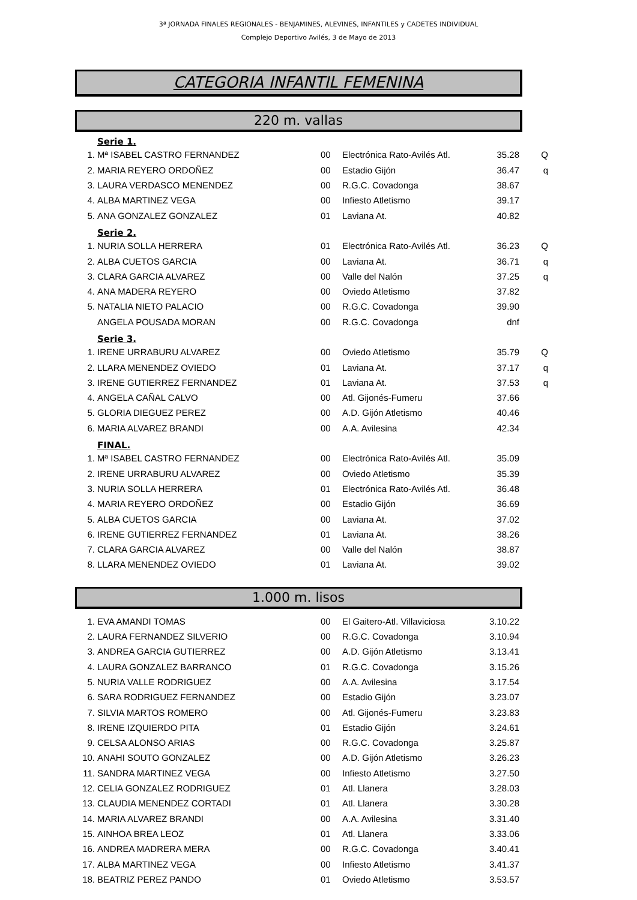3ª JORNADA FINALES REGIONALES - BENJAMINES, ALEVINES, INFANTILES y CADETES INDIVIDUAL
Complejo Deportivo Avilés, 3 de Mayo de 2013
CATEGORIA INFANTIL FEMENINA
220 m. vallas
| | Serie 1. | | | | |
| 1. | Mª ISABEL CASTRO FERNANDEZ | 00 | Electrónica Rato-Avilés Atl. | 35.28 | Q |
| 2. | MARIA REYERO ORDOÑEZ | 00 | Estadio Gijón | 36.47 | q |
| 3. | LAURA VERDASCO MENENDEZ | 00 | R.G.C. Covadonga | 38.67 | |
| 4. | ALBA MARTINEZ VEGA | 00 | Infiesto Atletismo | 39.17 | |
| 5. | ANA GONZALEZ GONZALEZ | 01 | Laviana At. | 40.82 | |
| | Serie 2. | | | | |
| 1. | NURIA SOLLA HERRERA | 01 | Electrónica Rato-Avilés Atl. | 36.23 | Q |
| 2. | ALBA CUETOS GARCIA | 00 | Laviana At. | 36.71 | q |
| 3. | CLARA GARCIA ALVAREZ | 00 | Valle del Nalón | 37.25 | q |
| 4. | ANA MADERA REYERO | 00 | Oviedo Atletismo | 37.82 | |
| 5. | NATALIA NIETO PALACIO | 00 | R.G.C. Covadonga | 39.90 | |
| | ANGELA POUSADA MORAN | 00 | R.G.C. Covadonga | dnf | |
| | Serie 3. | | | | |
| 1. | IRENE URRABURU ALVAREZ | 00 | Oviedo Atletismo | 35.79 | Q |
| 2. | LLARA MENENDEZ OVIEDO | 01 | Laviana At. | 37.17 | q |
| 3. | IRENE GUTIERREZ FERNANDEZ | 01 | Laviana At. | 37.53 | q |
| 4. | ANGELA CAÑAL CALVO | 00 | Atl. Gijonés-Fumeru | 37.66 | |
| 5. | GLORIA DIEGUEZ PEREZ | 00 | A.D. Gijón Atletismo | 40.46 | |
| 6. | MARIA ALVAREZ BRANDI | 00 | A.A. Avilesina | 42.34 | |
| | FINAL. | | | | |
| 1. | Mª ISABEL CASTRO FERNANDEZ | 00 | Electrónica Rato-Avilés Atl. | 35.09 | |
| 2. | IRENE URRABURU ALVAREZ | 00 | Oviedo Atletismo | 35.39 | |
| 3. | NURIA SOLLA HERRERA | 01 | Electrónica Rato-Avilés Atl. | 36.48 | |
| 4. | MARIA REYERO ORDOÑEZ | 00 | Estadio Gijón | 36.69 | |
| 5. | ALBA CUETOS GARCIA | 00 | Laviana At. | 37.02 | |
| 6. | IRENE GUTIERREZ FERNANDEZ | 01 | Laviana At. | 38.26 | |
| 7. | CLARA GARCIA ALVAREZ | 00 | Valle del Nalón | 38.87 | |
| 8. | LLARA MENENDEZ OVIEDO | 01 | Laviana At. | 39.02 | |
1.000 m. lisos
| 1. | EVA AMANDI TOMAS | 00 | El Gaitero-Atl. Villaviciosa | 3.10.22 | |
| 2. | LAURA FERNANDEZ SILVERIO | 00 | R.G.C. Covadonga | 3.10.94 | |
| 3. | ANDREA GARCIA GUTIERREZ | 00 | A.D. Gijón Atletismo | 3.13.41 | |
| 4. | LAURA GONZALEZ BARRANCO | 01 | R.G.C. Covadonga | 3.15.26 | |
| 5. | NURIA VALLE RODRIGUEZ | 00 | A.A. Avilesina | 3.17.54 | |
| 6. | SARA RODRIGUEZ FERNANDEZ | 00 | Estadio Gijón | 3.23.07 | |
| 7. | SILVIA MARTOS ROMERO | 00 | Atl. Gijonés-Fumeru | 3.23.83 | |
| 8. | IRENE IZQUIERDO PITA | 01 | Estadio Gijón | 3.24.61 | |
| 9. | CELSA ALONSO ARIAS | 00 | R.G.C. Covadonga | 3.25.87 | |
| 10. | ANAHI SOUTO GONZALEZ | 00 | A.D. Gijón Atletismo | 3.26.23 | |
| 11. | SANDRA MARTINEZ VEGA | 00 | Infiesto Atletismo | 3.27.50 | |
| 12. | CELIA GONZALEZ RODRIGUEZ | 01 | Atl. Llanera | 3.28.03 | |
| 13. | CLAUDIA MENENDEZ CORTADI | 01 | Atl. Llanera | 3.30.28 | |
| 14. | MARIA ALVAREZ BRANDI | 00 | A.A. Avilesina | 3.31.40 | |
| 15. | AINHOA BREA LEOZ | 01 | Atl. Llanera | 3.33.06 | |
| 16. | ANDREA MADRERA MERA | 00 | R.G.C. Covadonga | 3.40.41 | |
| 17. | ALBA MARTINEZ VEGA | 00 | Infiesto Atletismo | 3.41.37 | |
| 18. | BEATRIZ PEREZ PANDO | 01 | Oviedo Atletismo | 3.53.57 | |